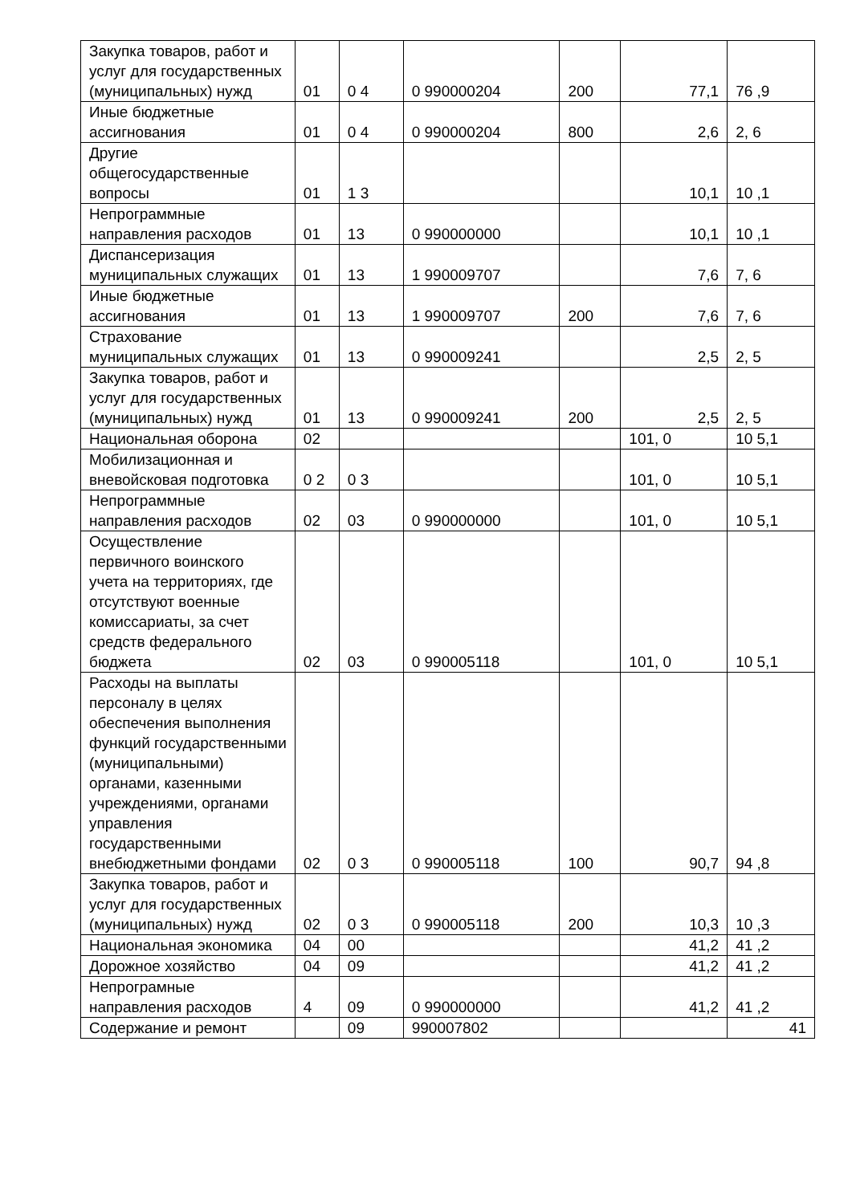| Закупка товаров, работ и услуг для государственных (муниципальных) нужд | 01 | 0 4 | 0 990000204 | 200 | 77,1 | 76 ,9 |
| Иные бюджетные ассигнования | 01 | 0 4 | 0 990000204 | 800 | 2,6 | 2, 6 |
| Другие общегосударственные вопросы | 01 | 1 3 | | | 10,1 | 10 ,1 |
| Непрограммные направления расходов | 01 | 13 | 0 990000000 | | 10,1 | 10 ,1 |
| Диспансеризация муниципальных служащих | 01 | 13 | 1 990009707 | | 7,6 | 7, 6 |
| Иные бюджетные ассигнования | 01 | 13 | 1 990009707 | 200 | 7,6 | 7, 6 |
| Страхование муниципальных служащих | 01 | 13 | 0 990009241 | | 2,5 | 2, 5 |
| Закупка товаров, работ и услуг для государственных (муниципальных) нужд | 01 | 13 | 0 990009241 | 200 | 2,5 | 2, 5 |
| Национальная оборона | 02 | | | | 101, 0 | 10 5,1 |
| Мобилизационная и вневойсковая подготовка | 0 2 | 0 3 | | | 101, 0 | 10 5,1 |
| Непрограммные направления расходов | 02 | 03 | 0 990000000 | | 101, 0 | 10 5,1 |
| Осуществление первичного воинского учета на территориях, где отсутствуют военные комиссариаты, за счет средств федерального бюджета | 02 | 03 | 0 990005118 | | 101, 0 | 10 5,1 |
| Расходы на выплаты персоналу в целях обеспечения выполнения функций государственными (муниципальными) органами, казенными учреждениями, органами управления государственными внебюджетными фондами | 02 | 0 3 | 0 990005118 | 100 | 90,7 | 94 ,8 |
| Закупка товаров, работ и услуг для государственных (муниципальных) нужд | 02 | 0 3 | 0 990005118 | 200 | 10,3 | 10 ,3 |
| Национальная экономика | 04 | 00 | | | 41,2 | 41 ,2 |
| Дорожное хозяйство | 04 | 09 | | | 41,2 | 41 ,2 |
| Непрограмные направления расходов | 4 | 09 | 0 990000000 | | 41,2 | 41 ,2 |
| Содержание и ремонт | | 09 | 990007802 | | | 41 |